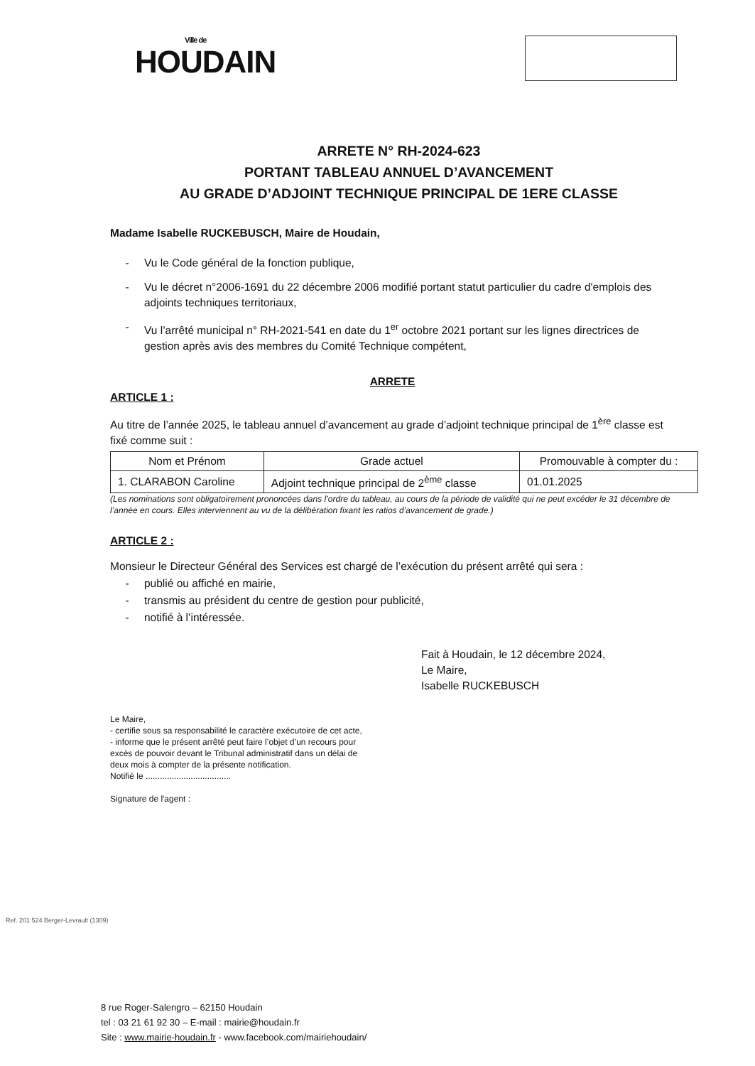Ville de
HOUDAIN
ARRETE N° RH-2024-623
PORTANT TABLEAU ANNUEL D’AVANCEMENT
AU GRADE D’ADJOINT TECHNIQUE PRINCIPAL DE 1ERE CLASSE
Madame Isabelle RUCKEBUSCH, Maire de Houdain,
- Vu le Code général de la fonction publique,
- Vu le décret n°2006-1691 du 22 décembre 2006 modifié portant statut particulier du cadre d'emplois des adjoints techniques territoriaux,
- Vu l’arrêté municipal n° RH-2021-541 en date du 1<sup>er</sup> octobre 2021 portant sur les lignes directrices de gestion après avis des membres du Comité Technique compétent,
ARRETE
ARTICLE 1 :
Au titre de l’année 2025, le tableau annuel d’avancement au grade d’adjoint technique principal de 1<sup>ère</sup> classe est fixé comme suit :
| Nom et Prénom | Grade actuel | Promouvable à compter du : |
| --- | --- | --- |
| 1. CLARABON Caroline | Adjoint technique principal de 2<sup>ème</sup> classe | 01.01.2025 |
(Les nominations sont obligatoirement prononcées dans l’ordre du tableau, au cours de la période de validité qui ne peut excéder le 31 décembre de l’année en cours. Elles interviennent au vu de la délibération fixant les ratios d’avancement de grade.)
ARTICLE 2 :
Monsieur le Directeur Général des Services est chargé de l’exécution du présent arrêté qui sera :
- publié ou affiché en mairie,
- transmis au président du centre de gestion pour publicité,
- notifié à l’intéressée.
Fait à Houdain, le 12 décembre 2024,
Le Maire,
Isabelle RUCKEBUSCH
Le Maire,
- certifie sous sa responsabilité le caractère exécutoire de cet acte,
- informe que le présent arrêté peut faire l’objet d’un recours pour excès de pouvoir devant le Tribunal administratif dans un délai de deux mois à compter de la présente notification.
Notifié le ....................................
Signature de l'agent :
8 rue Roger-Salengro – 62150 Houdain
tel : 03 21 61 92 30 – E-mail : mairie@houdain.fr
Site : www.mairie-houdain.fr - www.facebook.com/mairiehoudain/
Ref. 201 524 Berger-Levrault (1309)